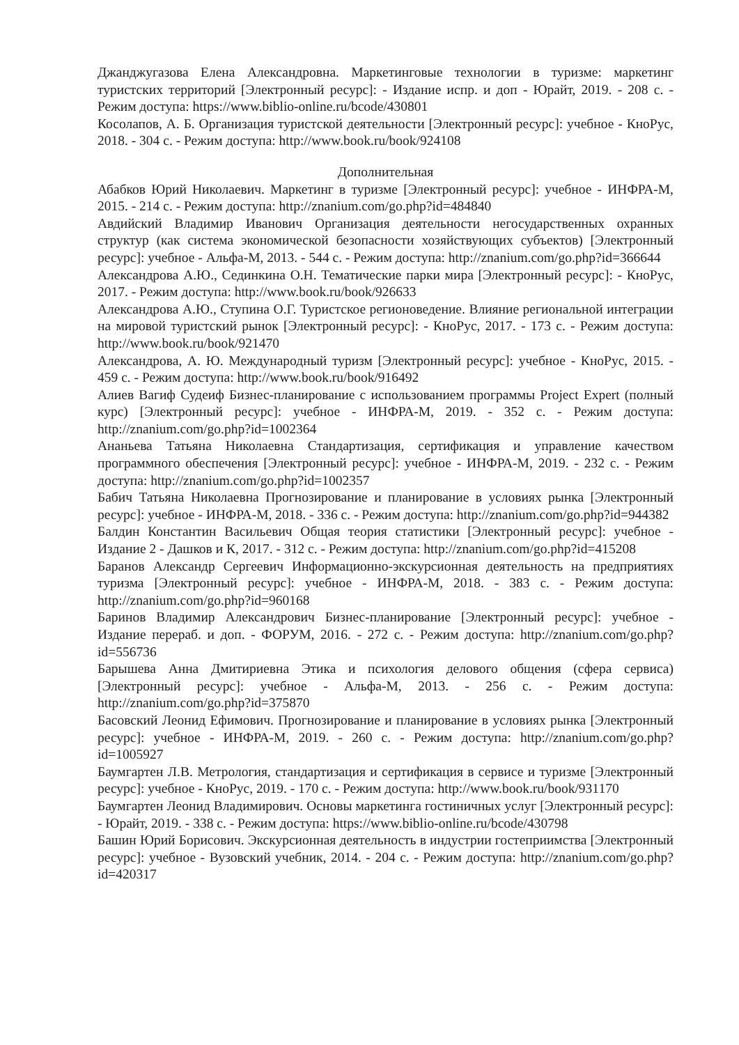Джанджугазова Елена Александровна. Маркетинговые технологии в туризме: маркетинг туристских территорий [Электронный ресурс]: - Издание испр. и доп - Юрайт, 2019. - 208 с. - Режим доступа: https://www.biblio-online.ru/bcode/430801
Косолапов, А. Б. Организация туристской деятельности [Электронный ресурс]: учебное - КноРус, 2018. - 304 с. - Режим доступа: http://www.book.ru/book/924108
Дополнительная
Абабков Юрий Николаевич. Маркетинг в туризме [Электронный ресурс]: учебное - ИНФРА-М, 2015. - 214 с. - Режим доступа: http://znanium.com/go.php?id=484840
Авдийский Владимир Иванович Организация деятельности негосударственных охранных структур (как система экономической безопасности хозяйствующих субъектов) [Электронный ресурс]: учебное - Альфа-М, 2013. - 544 с. - Режим доступа: http://znanium.com/go.php?id=366644
Александрова А.Ю., Сединкина О.Н. Тематические парки мира [Электронный ресурс]: - КноРус, 2017. - Режим доступа: http://www.book.ru/book/926633
Александрова А.Ю., Ступина О.Г. Туристское регионоведение. Влияние региональной интеграции на мировой туристский рынок [Электронный ресурс]: - КноРус, 2017. - 173 с. - Режим доступа: http://www.book.ru/book/921470
Александрова, А. Ю. Международный туризм [Электронный ресурс]: учебное - КноРус, 2015. - 459 с. - Режим доступа: http://www.book.ru/book/916492
Алиев Вагиф Судеиф Бизнес-планирование с использованием программы Project Expert (полный курс) [Электронный ресурс]: учебное - ИНФРА-М, 2019. - 352 с. - Режим доступа: http://znanium.com/go.php?id=1002364
Ананьева Татьяна Николаевна Стандартизация, сертификация и управление качеством программного обеспечения [Электронный ресурс]: учебное - ИНФРА-М, 2019. - 232 с. - Режим доступа: http://znanium.com/go.php?id=1002357
Бабич Татьяна Николаевна Прогнозирование и планирование в условиях рынка [Электронный ресурс]: учебное - ИНФРА-М, 2018. - 336 с. - Режим доступа: http://znanium.com/go.php?id=944382
Балдин Константин Васильевич Общая теория статистики [Электронный ресурс]: учебное - Издание 2 - Дашков и К, 2017. - 312 с. - Режим доступа: http://znanium.com/go.php?id=415208
Баранов Александр Сергеевич Информационно-экскурсионная деятельность на предприятиях туризма [Электронный ресурс]: учебное - ИНФРА-М, 2018. - 383 с. - Режим доступа: http://znanium.com/go.php?id=960168
Баринов Владимир Александрович Бизнес-планирование [Электронный ресурс]: учебное - Издание перераб. и доп. - ФОРУМ, 2016. - 272 с. - Режим доступа: http://znanium.com/go.php?id=556736
Барышева Анна Дмитириевна Этика и психология делового общения (сфера сервиса) [Электронный ресурс]: учебное - Альфа-М, 2013. - 256 с. - Режим доступа: http://znanium.com/go.php?id=375870
Басовский Леонид Ефимович. Прогнозирование и планирование в условиях рынка [Электронный ресурс]: учебное - ИНФРА-М, 2019. - 260 с. - Режим доступа: http://znanium.com/go.php?id=1005927
Баумгартен Л.В. Метрология, стандартизация и сертификация в сервисе и туризме [Электронный ресурс]: учебное - КноРус, 2019. - 170 с. - Режим доступа: http://www.book.ru/book/931170
Баумгартен Леонид Владимирович. Основы маркетинга гостиничных услуг [Электронный ресурс]: - Юрайт, 2019. - 338 с. - Режим доступа: https://www.biblio-online.ru/bcode/430798
Башин Юрий Борисович. Экскурсионная деятельность в индустрии гостеприимства [Электронный ресурс]: учебное - Вузовский учебник, 2014. - 204 с. - Режим доступа: http://znanium.com/go.php?id=420317